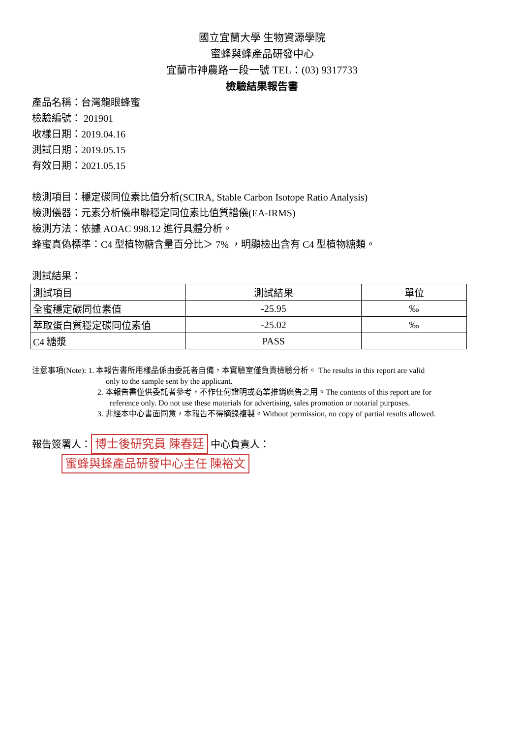國立宜蘭大學 生物資源學院
蜜蜂與蜂產品研發中心
宜蘭市神農路一段一號 TEL：(03) 9317733
檢驗結果報告書
產品名稱：台灣龍眼蜂蜜
檢驗編號： 201901
收樣日期：2019.04.16
測試日期：2019.05.15
有效日期：2021.05.15
檢測項目：穩定碳同位素比值分析(SCIRA, Stable Carbon Isotope Ratio Analysis)
檢測儀器：元素分析儀串聯穩定同位素比值質譜儀(EA-IRMS)
檢測方法：依據 AOAC 998.12 進行具體分析。
蜂蜜真偽標準：C4 型植物糖含量百分比＞ 7% ，明顯檢出含有 C4 型植物糖類。
測試結果：
| 測試項目 | 測試結果 | 單位 |
| 全蜜穩定碳同位素值 | -25.95 | ‰ |
| 萃取蛋白質穩定碳同位素值 | -25.02 | ‰ |
| C4 糖漿 | PASS | |
注意事項(Note): 1. 本報告書所用樣品係由委託者自備，本實驗室僅負責檢驗分析。 The results in this report are valid
only to the sample sent by the applicant.
2. 本報告書僅供委託者參考，不作任何證明或商業推銷廣告之用。The contents of this report are for
reference only. Do not use these materials for advertising, sales promotion or notarial purposes.
3. 非經本中心書面同意，本報告不得摘錄複製。Without permission, no copy of partial results allowed.
報告簽署人： 博士後研究員 陳春廷 中心負責人： 蜜蜂與蜂產品研發中心主任 陳裕文